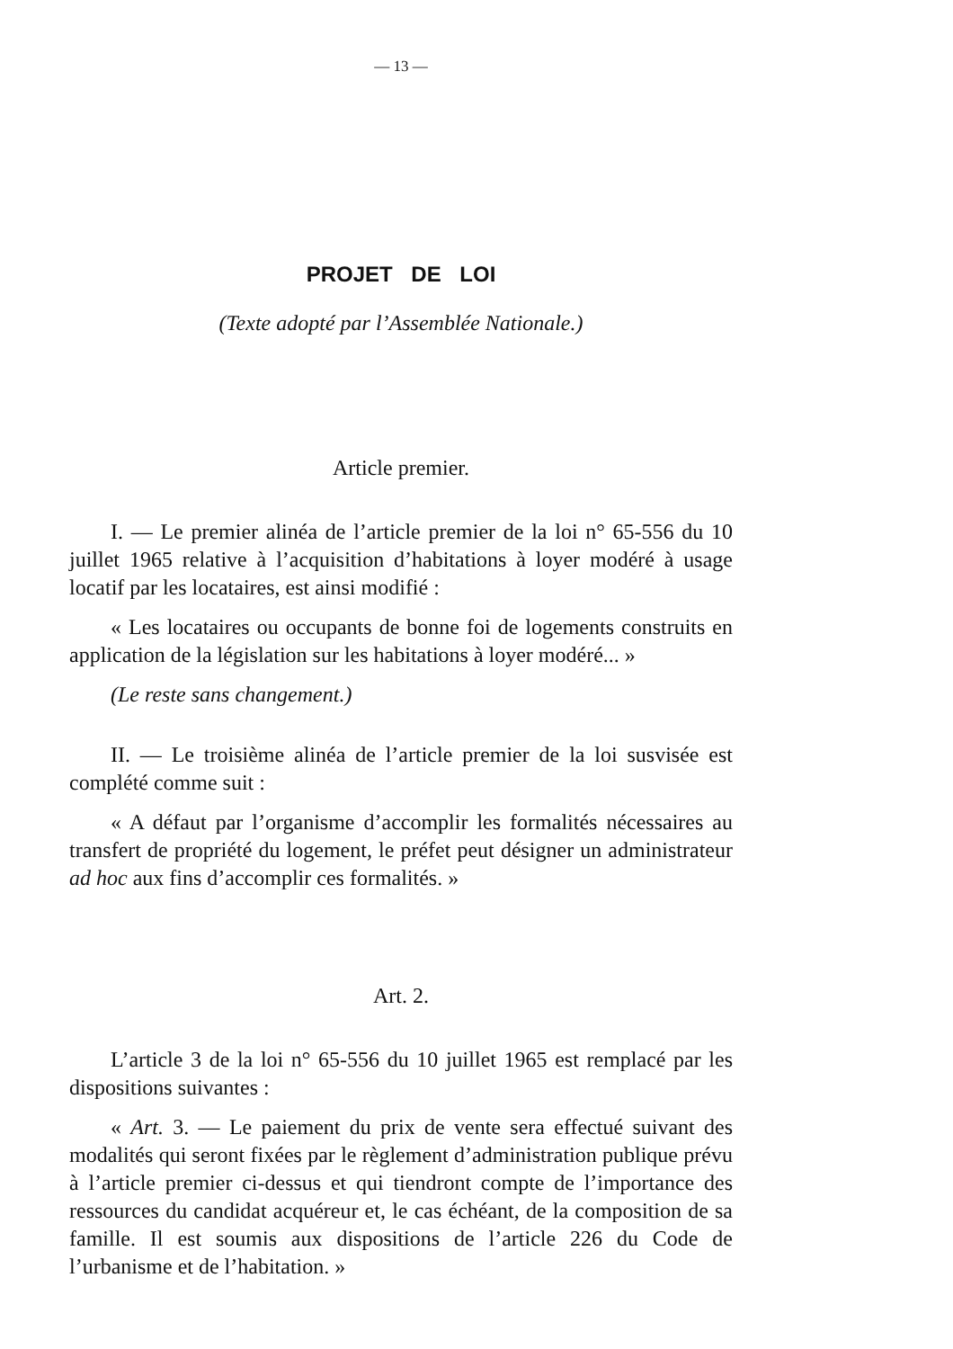— 13 —
PROJET DE LOI
(Texte adopté par l’Assemblée Nationale.)
Article premier.
I. — Le premier alinéa de l’article premier de la loi n° 65-556 du 10 juillet 1965 relative à l’acquisition d’habitations à loyer modéré à usage locatif par les locataires, est ainsi modifié :
« Les locataires ou occupants de bonne foi de logements construits en application de la législation sur les habitations à loyer modéré... »
(Le reste sans changement.)
II. — Le troisième alinéa de l’article premier de la loi susvisée est complété comme suit :
« A défaut par l’organisme d’accomplir les formalités nécessaires au transfert de propriété du logement, le préfet peut désigner un administrateur ad hoc aux fins d’accomplir ces formalités. »
Art. 2.
L’article 3 de la loi n° 65-556 du 10 juillet 1965 est remplacé par les dispositions suivantes :
« Art. 3. — Le paiement du prix de vente sera effectué suivant des modalités qui seront fixées par le règlement d’administration publique prévu à l’article premier ci-dessus et qui tiendront compte de l’importance des ressources du candidat acquéreur et, le cas échéant, de la composition de sa famille. Il est soumis aux dispositions de l’article 226 du Code de l’urbanisme et de l’habitation. »